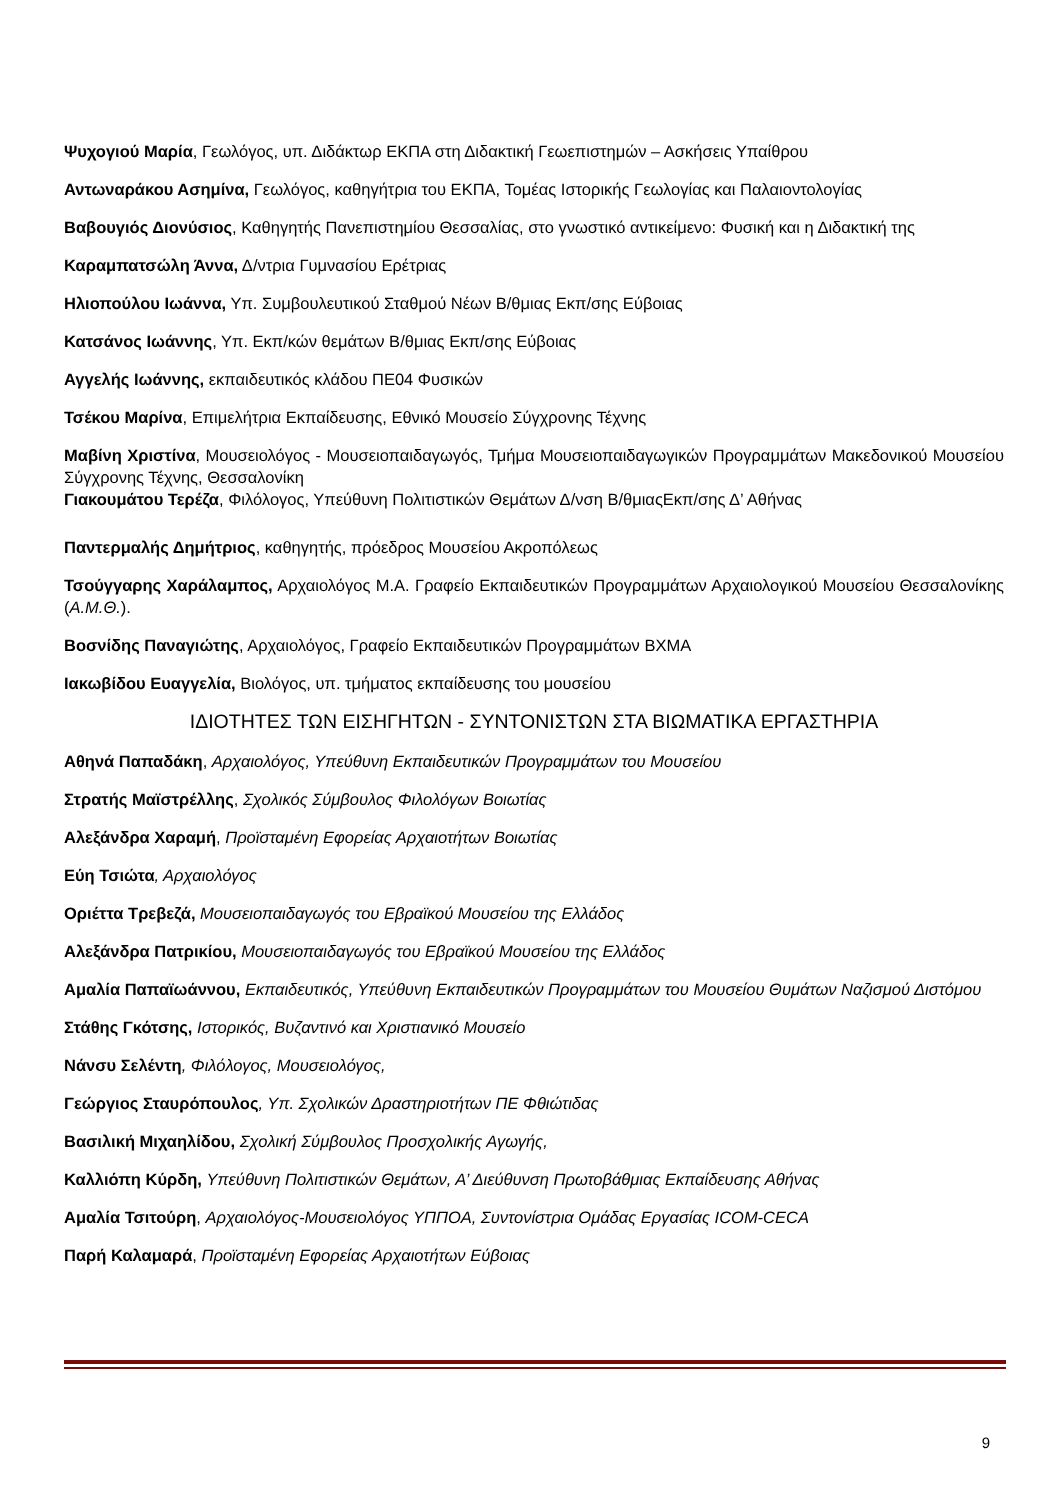Ψυχογιού Μαρία, Γεωλόγος, υπ. Διδάκτωρ ΕΚΠΑ στη Διδακτική Γεωεπιστημών – Ασκήσεις Υπαίθρου
Αντωναράκου Ασημίνα, Γεωλόγος, καθηγήτρια του ΕΚΠΑ, Τομέας Ιστορικής Γεωλογίας και Παλαιοντολογίας
Βαβουγιός Διονύσιος, Καθηγητής Πανεπιστημίου Θεσσαλίας, στο γνωστικό αντικείμενο: Φυσική και η Διδακτική της
Καραμπατσώλη Άννα, Δ/ντρια Γυμνασίου Ερέτριας
Ηλιοπούλου Ιωάννα, Υπ. Συμβουλευτικού Σταθμού Νέων Β/θμιας Εκπ/σης Εύβοιας
Κατσάνος Ιωάννης, Υπ. Εκπ/κών θεμάτων Β/θμιας Εκπ/σης Εύβοιας
Αγγελής Ιωάννης, εκπαιδευτικός κλάδου ΠΕ04 Φυσικών
Τσέκου Μαρίνα, Επιμελήτρια Εκπαίδευσης, Εθνικό Μουσείο Σύγχρονης Τέχνης
Μαβίνη Χριστίνα, Μουσειολόγος - Μουσειοπαιδαγωγός, Τμήμα Μουσειοπαιδαγωγικών Προγραμμάτων Μακεδονικού Μουσείου Σύγχρονης Τέχνης, Θεσσαλονίκη
Γιακουμάτου Τερέζα, Φιλόλογος, Υπεύθυνη Πολιτιστικών Θεμάτων Δ/νση Β/θμιαςΕκπ/σης Δ’ Αθήνας
Παντερμαλής Δημήτριος, καθηγητής, πρόεδρος Μουσείου Ακροπόλεως
Τσούγγαρης Χαράλαμπος, Αρχαιολόγος Μ.Α. Γραφείο Εκπαιδευτικών Προγραμμάτων Αρχαιολογικού Μουσείου Θεσσαλονίκης (Α.Μ.Θ.).
Βοσνίδης Παναγιώτης, Αρχαιολόγος, Γραφείο Εκπαιδευτικών Προγραμμάτων ΒΧΜΑ
Ιακωβίδου Ευαγγελία, Βιολόγος, υπ. τμήματος εκπαίδευσης του μουσείου
ΙΔΙΟΤΗΤΕΣ ΤΩΝ ΕΙΣΗΓΗΤΩΝ - ΣΥΝΤΟΝΙΣΤΩΝ ΣΤΑ ΒΙΩΜΑΤΙΚΑ ΕΡΓΑΣΤΗΡΙΑ
Αθηνά Παπαδάκη, Αρχαιολόγος, Υπεύθυνη Εκπαιδευτικών Προγραμμάτων του Μουσείου
Στρατής Μαϊστρέλλης, Σχολικός Σύμβουλος Φιλολόγων Βοιωτίας
Αλεξάνδρα Χαραμή, Προϊσταμένη Εφορείας Αρχαιοτήτων Βοιωτίας
Εύη Τσιώτα, Αρχαιολόγος
Οριέττα Τρεβεζά, Μουσειοπαιδαγωγός του Εβραϊκού Μουσείου της Ελλάδος
Αλεξάνδρα Πατρικίου, Μουσειοπαιδαγωγός του Εβραϊκού Μουσείου της Ελλάδος
Αμαλία Παπαϊωάννου, Εκπαιδευτικός, Υπεύθυνη Εκπαιδευτικών Προγραμμάτων του Μουσείου Θυμάτων Ναζισμού Διστόμου
Στάθης Γκότσης, Ιστορικός, Βυζαντινό και Χριστιανικό Μουσείο
Νάνσυ Σελέντη, Φιλόλογος, Μουσειολόγος,
Γεώργιος Σταυρόπουλος, Υπ. Σχολικών Δραστηριοτήτων ΠΕ Φθιώτιδας
Βασιλική Μιχαηλίδου, Σχολική Σύμβουλος Προσχολικής Αγωγής,
Καλλιόπη Κύρδη, Υπεύθυνη Πολιτιστικών Θεμάτων, Α’ Διεύθυνση Πρωτοβάθμιας Εκπαίδευσης Αθήνας
Αμαλία Τσιτούρη, Αρχαιολόγος-Μουσειολόγος ΥΠΠΟΑ, Συντονίστρια Ομάδας Εργασίας ICOM-CECA
Παρή Καλαμαρά, Προϊσταμένη Εφορείας Αρχαιοτήτων Εύβοιας
9